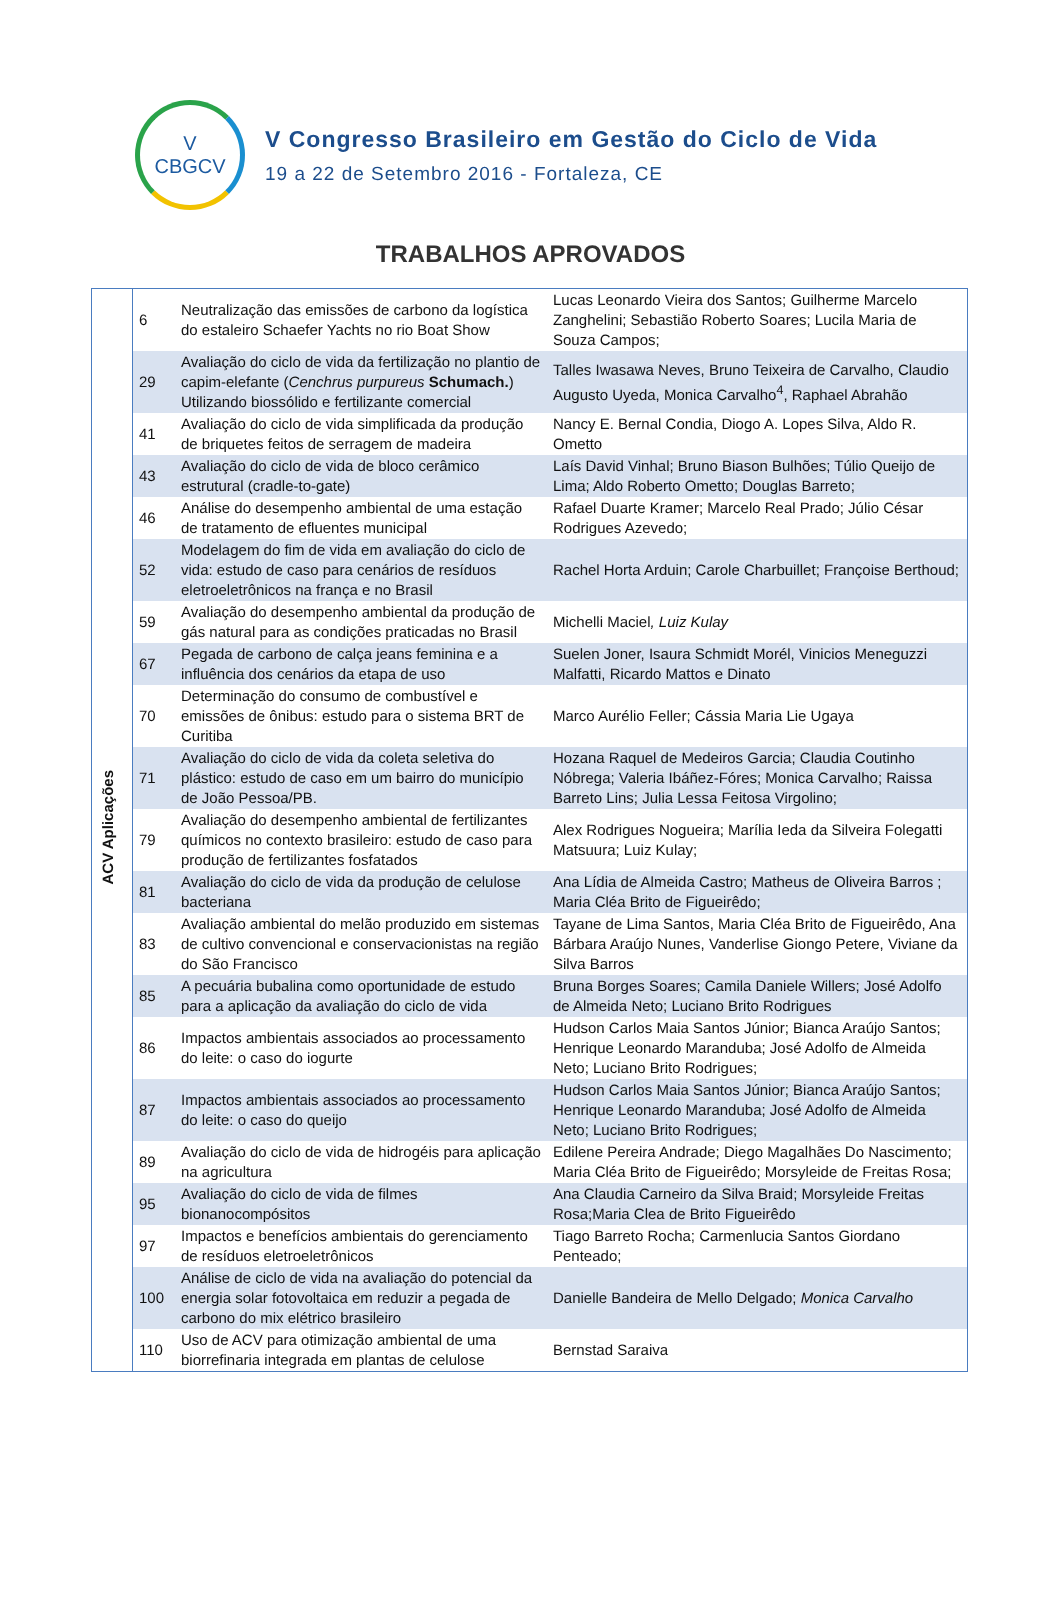V
CBGCV
V Congresso Brasileiro em Gestão do Ciclo de Vida
19 a 22 de Setembro 2016 - Fortaleza, CE
TRABALHOS APROVADOS
| ACV Aplicações | 6 | Neutralização das emissões de carbono da logística do estaleiro Schaefer Yachts no rio Boat Show | Lucas Leonardo Vieira dos Santos; Guilherme Marcelo Zanghelini; Sebastião Roberto Soares; Lucila Maria de Souza Campos; |
| | 29 | Avaliação do ciclo de vida da fertilização no plantio de capim-elefante ( Cenchrus purpureus Schumach. ) Utilizando biossólido e fertilizante comercial | Talles Iwasawa Neves, Bruno Teixeira de Carvalho, Claudio Augusto Uyeda, Monica Carvalho<sup>4</sup>, Raphael Abrahão |
| | 41 | Avaliação do ciclo de vida simplificada da produção de briquetes feitos de serragem de madeira | Nancy E. Bernal Condia, Diogo A. Lopes Silva, Aldo R. Ometto |
| | 43 | Avaliação do ciclo de vida de bloco cerâmico estrutural (cradle-to-gate) | Laís David Vinhal; Bruno Biason Bulhões; Túlio Queijo de Lima; Aldo Roberto Ometto; Douglas Barreto; |
| | 46 | Análise do desempenho ambiental de uma estação de tratamento de efluentes municipal | Rafael Duarte Kramer; Marcelo Real Prado; Júlio César Rodrigues Azevedo; |
| | 52 | Modelagem do fim de vida em avaliação do ciclo de vida: estudo de caso para cenários de resíduos eletroeletrônicos na frança e no Brasil | Rachel Horta Arduin; Carole Charbuillet; Françoise Berthoud; |
| | 59 | Avaliação do desempenho ambiental da produção de gás natural para as condições praticadas no Brasil | Michelli Maciel , Luiz Kulay |
| | 67 | Pegada de carbono de calça jeans feminina e a influência dos cenários da etapa de uso | Suelen Joner, Isaura Schmidt Morél, Vinicios Meneguzzi Malfatti, Ricardo Mattos e Dinato |
| | 70 | Determinação do consumo de combustível e emissões de ônibus: estudo para o sistema BRT de Curitiba | Marco Aurélio Feller; Cássia Maria Lie Ugaya |
| | 71 | Avaliação do ciclo de vida da coleta seletiva do plástico: estudo de caso em um bairro do município de João Pessoa/PB. | Hozana Raquel de Medeiros Garcia; Claudia Coutinho Nóbrega; Valeria Ibáñez-Fóres; Monica Carvalho; Raissa Barreto Lins; Julia Lessa Feitosa Virgolino; |
| | 79 | Avaliação do desempenho ambiental de fertilizantes químicos no contexto brasileiro: estudo de caso para produção de fertilizantes fosfatados | Alex Rodrigues Nogueira; Marília Ieda da Silveira Folegatti Matsuura; Luiz Kulay; |
| | 81 | Avaliação do ciclo de vida da produção de celulose bacteriana | Ana Lídia de Almeida Castro; Matheus de Oliveira Barros ; Maria Cléa Brito de Figueirêdo; |
| | 83 | Avaliação ambiental do melão produzido em sistemas de cultivo convencional e conservacionistas na região do São Francisco | Tayane de Lima Santos, Maria Cléa Brito de Figueirêdo, Ana Bárbara Araújo Nunes, Vanderlise Giongo Petere, Viviane da Silva Barros |
| | 85 | A pecuária bubalina como oportunidade de estudo para a aplicação da avaliação do ciclo de vida | Bruna Borges Soares; Camila Daniele Willers; José Adolfo de Almeida Neto; Luciano Brito Rodrigues |
| | 86 | Impactos ambientais associados ao processamento do leite: o caso do iogurte | Hudson Carlos Maia Santos Júnior; Bianca Araújo Santos; Henrique Leonardo Maranduba; José Adolfo de Almeida Neto; Luciano Brito Rodrigues; |
| | 87 | Impactos ambientais associados ao processamento do leite: o caso do queijo | Hudson Carlos Maia Santos Júnior; Bianca Araújo Santos; Henrique Leonardo Maranduba; José Adolfo de Almeida Neto; Luciano Brito Rodrigues; |
| | 89 | Avaliação do ciclo de vida de hidrogéis para aplicação na agricultura | Edilene Pereira Andrade; Diego Magalhães Do Nascimento; Maria Cléa Brito de Figueirêdo; Morsyleide de Freitas Rosa; |
| | 95 | Avaliação do ciclo de vida de filmes bionanocompósitos | Ana Claudia Carneiro da Silva Braid; Morsyleide Freitas Rosa;Maria Clea de Brito Figueirêdo |
| | 97 | Impactos e benefícios ambientais do gerenciamento de resíduos eletroeletrônicos | Tiago Barreto Rocha; Carmenlucia Santos Giordano Penteado; |
| | 100 | Análise de ciclo de vida na avaliação do potencial da energia solar fotovoltaica em reduzir a pegada de carbono do mix elétrico brasileiro | Danielle Bandeira de Mello Delgado; Monica Carvalho |
| | 110 | Uso de ACV para otimização ambiental de uma biorrefinaria integrada em plantas de celulose | Bernstad Saraiva |